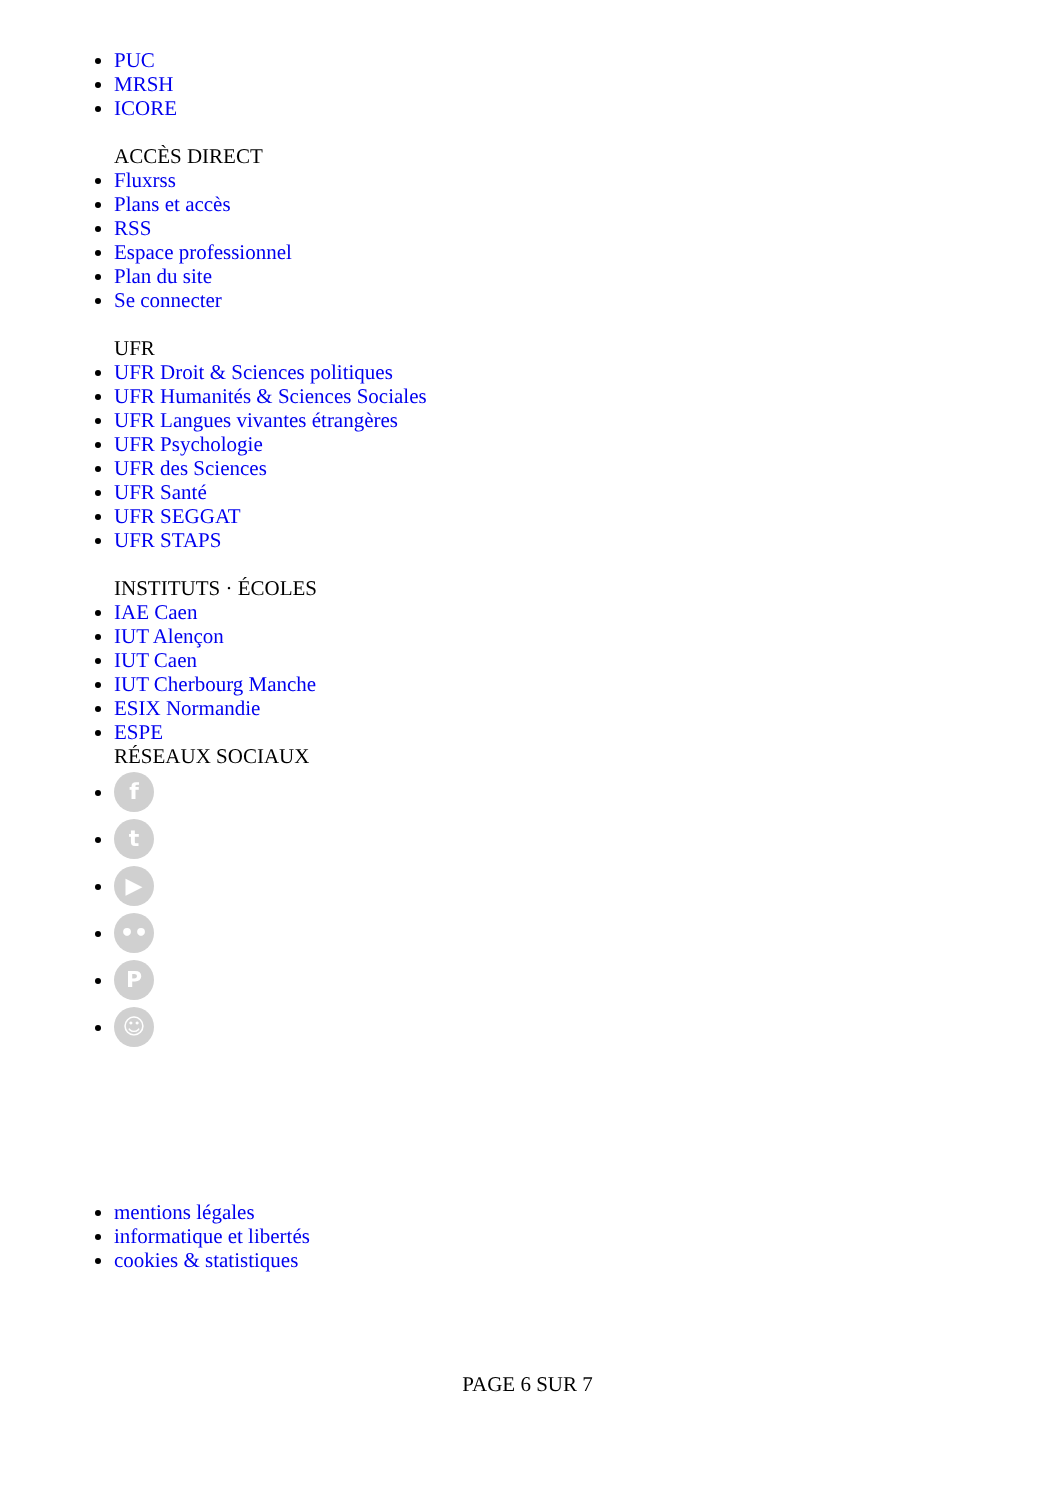PUC
MRSH
ICORE
ACCÈS DIRECT
Fluxrss
Plans et accès
RSS
Espace professionnel
Plan du site
Se connecter
UFR
UFR Droit & Sciences politiques
UFR Humanités & Sciences Sociales
UFR Langues vivantes étrangères
UFR Psychologie
UFR des Sciences
UFR Santé
UFR SEGGAT
UFR STAPS
INSTITUTS · ÉCOLES
IAE Caen
IUT Alençon
IUT Caen
IUT Cherbourg Manche
ESIX Normandie
ESPE
RÉSEAUX SOCIAUX
f
t
▶
••
P
☺
mentions légales
informatique et libertés
cookies & statistiques
PAGE 6 SUR 7